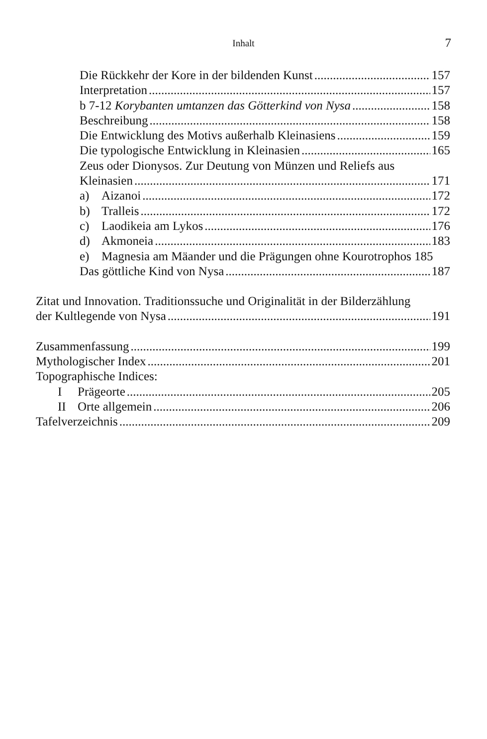Inhalt
7
Die Rückkehr der Kore in der bildenden Kunst 157
Interpretation 157
b 7-12 Korybanten umtanzen das Götterkind von Nysa 158
Beschreibung 158
Die Entwicklung des Motivs außerhalb Kleinasiens 159
Die typologische Entwicklung in Kleinasien 165
Zeus oder Dionysos. Zur Deutung von Münzen und Reliefs aus
Kleinasien 171
a) Aizanoi 172
b) Tralleis 172
c) Laodikeia am Lykos 176
d) Akmoneia 183
e) Magnesia am Mäander und die Prägungen ohne Kourotrophos 185
Das göttliche Kind von Nysa 187
Zitat und Innovation. Traditionssuche und Originalität in der Bilderzählung
der Kultlegende von Nysa 191
Zusammenfassung 199
Mythologischer Index 201
Topographische Indices:
I Prägeorte 205
II Orte allgemein 206
Tafelverzeichnis 209